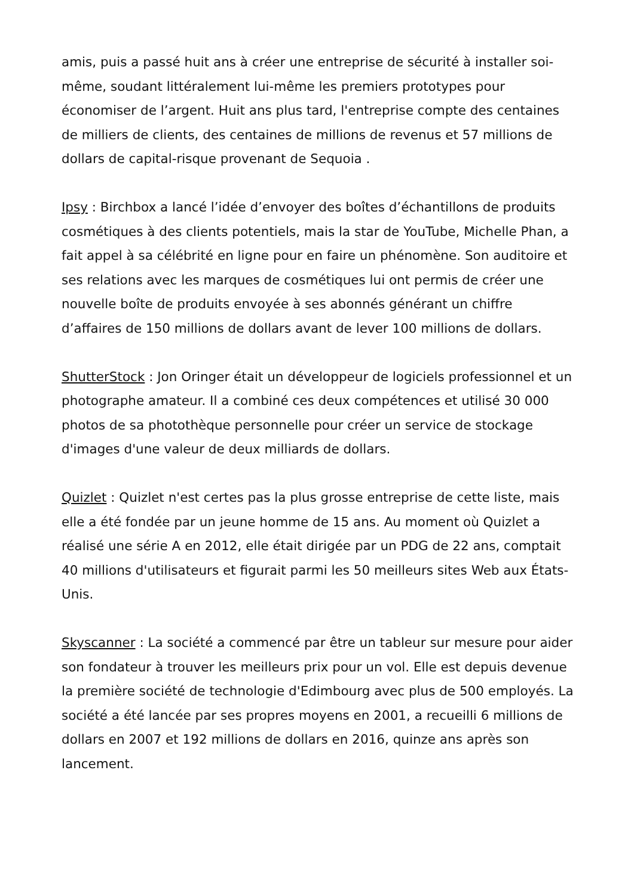amis, puis a passé huit ans à créer une entreprise de sécurité à installer soi-même, soudant littéralement lui-même les premiers prototypes pour économiser de l’argent. Huit ans plus tard, l'entreprise compte des centaines de milliers de clients, des centaines de millions de revenus et 57 millions de dollars de capital-risque provenant de Sequoia .
Ipsy : Birchbox a lancé l’idée d’envoyer des boîtes d’échantillons de produits cosmétiques à des clients potentiels, mais la star de YouTube, Michelle Phan, a fait appel à sa célébrité en ligne pour en faire un phénomène. Son auditoire et ses relations avec les marques de cosmétiques lui ont permis de créer une nouvelle boîte de produits envoyée à ses abonnés générant un chiffre d’affaires de 150 millions de dollars avant de lever 100 millions de dollars.
ShutterStock : Jon Oringer était un développeur de logiciels professionnel et un photographe amateur. Il a combiné ces deux compétences et utilisé 30 000 photos de sa photothèque personnelle pour créer un service de stockage d'images d'une valeur de deux milliards de dollars.
Quizlet : Quizlet n'est certes pas la plus grosse entreprise de cette liste, mais elle a été fondée par un jeune homme de 15 ans. Au moment où Quizlet a réalisé une série A en 2012, elle était dirigée par un PDG de 22 ans, comptait 40 millions d'utilisateurs et figurait parmi les 50 meilleurs sites Web aux États-Unis.
Skyscanner : La société a commencé par être un tableur sur mesure pour aider son fondateur à trouver les meilleurs prix pour un vol. Elle est depuis devenue la première société de technologie d'Edimbourg avec plus de 500 employés. La société a été lancée par ses propres moyens en 2001, a recueilli 6 millions de dollars en 2007 et 192 millions de dollars en 2016, quinze ans après son lancement.